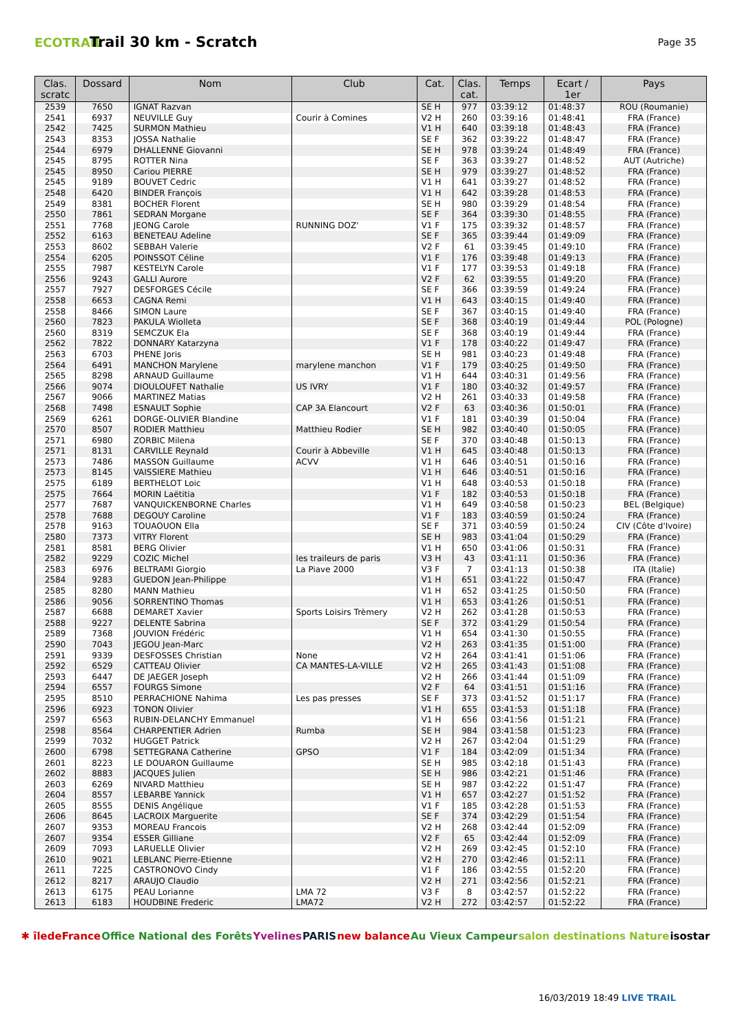ECOTRAIL
Trail 30 km - Scratch
Page 35
| Clas. scratc | Dossard | Nom | Club | Cat. | Clas. cat. | Temps | Ecart / 1er | Pays |
| --- | --- | --- | --- | --- | --- | --- | --- | --- |
| 2539 | 7650 | IGNAT Razvan | | SE H | 977 | 03:39:12 | 01:48:37 | ROU (Roumanie) |
| 2541 | 6937 | NEUVILLE Guy | Courir à Comines | V2 H | 260 | 03:39:16 | 01:48:41 | FRA (France) |
| 2542 | 7425 | SURMON Mathieu | | V1 H | 640 | 03:39:18 | 01:48:43 | FRA (France) |
| 2543 | 8353 | JOSSA Nathalie | | SE F | 362 | 03:39:22 | 01:48:47 | FRA (France) |
| 2544 | 6979 | DHALLENNE Giovanni | | SE H | 978 | 03:39:24 | 01:48:49 | FRA (France) |
| 2545 | 8795 | ROTTER Nina | | SE F | 363 | 03:39:27 | 01:48:52 | AUT (Autriche) |
| 2545 | 8950 | Cariou PIERRE | | SE H | 979 | 03:39:27 | 01:48:52 | FRA (France) |
| 2545 | 9189 | BOUVET Cedric | | V1 H | 641 | 03:39:27 | 01:48:52 | FRA (France) |
| 2548 | 6420 | BINDER François | | V1 H | 642 | 03:39:28 | 01:48:53 | FRA (France) |
| 2549 | 8381 | BOCHER Florent | | SE H | 980 | 03:39:29 | 01:48:54 | FRA (France) |
| 2550 | 7861 | SEDRAN Morgane | | SE F | 364 | 03:39:30 | 01:48:55 | FRA (France) |
| 2551 | 7768 | JEONG Carole | RUNNING DOZ' | V1 F | 175 | 03:39:32 | 01:48:57 | FRA (France) |
| 2552 | 6163 | BENETEAU Adeline | | SE F | 365 | 03:39:44 | 01:49:09 | FRA (France) |
| 2553 | 8602 | SEBBAH Valerie | | V2 F | 61 | 03:39:45 | 01:49:10 | FRA (France) |
| 2554 | 6205 | POINSSOT Céline | | V1 F | 176 | 03:39:48 | 01:49:13 | FRA (France) |
| 2555 | 7987 | KESTELYN Carole | | V1 F | 177 | 03:39:53 | 01:49:18 | FRA (France) |
| 2556 | 9243 | GALLI Aurore | | V2 F | 62 | 03:39:55 | 01:49:20 | FRA (France) |
| 2557 | 7927 | DESFORGES Cécile | | SE F | 366 | 03:39:59 | 01:49:24 | FRA (France) |
| 2558 | 6653 | CAGNA Remi | | V1 H | 643 | 03:40:15 | 01:49:40 | FRA (France) |
| 2558 | 8466 | SIMON Laure | | SE F | 367 | 03:40:15 | 01:49:40 | FRA (France) |
| 2560 | 7823 | PAKULA Wiolleta | | SE F | 368 | 03:40:19 | 01:49:44 | POL (Pologne) |
| 2560 | 8319 | SEMCZUK Ela | | SE F | 368 | 03:40:19 | 01:49:44 | FRA (France) |
| 2562 | 7822 | DONNARY Katarzyna | | V1 F | 178 | 03:40:22 | 01:49:47 | FRA (France) |
| 2563 | 6703 | PHENE Joris | | SE H | 981 | 03:40:23 | 01:49:48 | FRA (France) |
| 2564 | 6491 | MANCHON Marylene | marylene manchon | V1 F | 179 | 03:40:25 | 01:49:50 | FRA (France) |
| 2565 | 8298 | ARNAUD Guillaume | | V1 H | 644 | 03:40:31 | 01:49:56 | FRA (France) |
| 2566 | 9074 | DIOULOUFET Nathalie | US IVRY | V1 F | 180 | 03:40:32 | 01:49:57 | FRA (France) |
| 2567 | 9066 | MARTINEZ Matias | | V2 H | 261 | 03:40:33 | 01:49:58 | FRA (France) |
| 2568 | 7498 | ESNAULT Sophie | CAP 3A Elancourt | V2 F | 63 | 03:40:36 | 01:50:01 | FRA (France) |
| 2569 | 6261 | DORGE-OLIVIER Blandine | | V1 F | 181 | 03:40:39 | 01:50:04 | FRA (France) |
| 2570 | 8507 | RODIER Matthieu | Matthieu Rodier | SE H | 982 | 03:40:40 | 01:50:05 | FRA (France) |
| 2571 | 6980 | ZORBIC Milena | | SE F | 370 | 03:40:48 | 01:50:13 | FRA (France) |
| 2571 | 8131 | CARVILLE Reynald | Courir à Abbeville | V1 H | 645 | 03:40:48 | 01:50:13 | FRA (France) |
| 2573 | 7486 | MASSON Guillaume | ACVV | V1 H | 646 | 03:40:51 | 01:50:16 | FRA (France) |
| 2573 | 8145 | VAISSIERE Mathieu | | V1 H | 646 | 03:40:51 | 01:50:16 | FRA (France) |
| 2575 | 6189 | BERTHELOT Loic | | V1 H | 648 | 03:40:53 | 01:50:18 | FRA (France) |
| 2575 | 7664 | MORIN Laëtitia | | V1 F | 182 | 03:40:53 | 01:50:18 | FRA (France) |
| 2577 | 7687 | VANQUICKENBORNE Charles | | V1 H | 649 | 03:40:58 | 01:50:23 | BEL (Belgique) |
| 2578 | 7688 | DEGOUY Caroline | | V1 F | 183 | 03:40:59 | 01:50:24 | FRA (France) |
| 2578 | 9163 | TOUAOUON Ella | | SE F | 371 | 03:40:59 | 01:50:24 | CIV (Côte d'Ivoire) |
| 2580 | 7373 | VITRY Florent | | SE H | 983 | 03:41:04 | 01:50:29 | FRA (France) |
| 2581 | 8581 | BERG Olivier | | V1 H | 650 | 03:41:06 | 01:50:31 | FRA (France) |
| 2582 | 9229 | COZIC Michel | les traileurs de paris | V3 H | 43 | 03:41:11 | 01:50:36 | FRA (France) |
| 2583 | 6976 | BELTRAMI Giorgio | La Piave 2000 | V3 F | 7 | 03:41:13 | 01:50:38 | ITA (Italie) |
| 2584 | 9283 | GUEDON Jean-Philippe | | V1 H | 651 | 03:41:22 | 01:50:47 | FRA (France) |
| 2585 | 8280 | MANN Mathieu | | V1 H | 652 | 03:41:25 | 01:50:50 | FRA (France) |
| 2586 | 9056 | SORRENTINO Thomas | | V1 H | 653 | 03:41:26 | 01:50:51 | FRA (France) |
| 2587 | 6688 | DEMARET Xavier | Sports Loisirs Trèmery | V2 H | 262 | 03:41:28 | 01:50:53 | FRA (France) |
| 2588 | 9227 | DELENTE Sabrina | | SE F | 372 | 03:41:29 | 01:50:54 | FRA (France) |
| 2589 | 7368 | JOUVION Frédéric | | V1 H | 654 | 03:41:30 | 01:50:55 | FRA (France) |
| 2590 | 7043 | JEGOU Jean-Marc | | V2 H | 263 | 03:41:35 | 01:51:00 | FRA (France) |
| 2591 | 9339 | DESFOSSES Christian | None | V2 H | 264 | 03:41:41 | 01:51:06 | FRA (France) |
| 2592 | 6529 | CATTEAU Olivier | CA MANTES-LA-VILLE | V2 H | 265 | 03:41:43 | 01:51:08 | FRA (France) |
| 2593 | 6447 | DE JAEGER Joseph | | V2 H | 266 | 03:41:44 | 01:51:09 | FRA (France) |
| 2594 | 6557 | FOURGS Simone | | V2 F | 64 | 03:41:51 | 01:51:16 | FRA (France) |
| 2595 | 8510 | PERRACHIONE Nahima | Les pas presses | SE F | 373 | 03:41:52 | 01:51:17 | FRA (France) |
| 2596 | 6923 | TONON Olivier | | V1 H | 655 | 03:41:53 | 01:51:18 | FRA (France) |
| 2597 | 6563 | RUBIN-DELANCHY Emmanuel | | V1 H | 656 | 03:41:56 | 01:51:21 | FRA (France) |
| 2598 | 8564 | CHARPENTIER Adrien | Rumba | SE H | 984 | 03:41:58 | 01:51:23 | FRA (France) |
| 2599 | 7032 | HUGGET Patrick | | V2 H | 267 | 03:42:04 | 01:51:29 | FRA (France) |
| 2600 | 6798 | SETTEGRANA Catherine | GPSO | V1 F | 184 | 03:42:09 | 01:51:34 | FRA (France) |
| 2601 | 8223 | LE DOUARON Guillaume | | SE H | 985 | 03:42:18 | 01:51:43 | FRA (France) |
| 2602 | 8883 | JACQUES Julien | | SE H | 986 | 03:42:21 | 01:51:46 | FRA (France) |
| 2603 | 6269 | NIVARD Matthieu | | SE H | 987 | 03:42:22 | 01:51:47 | FRA (France) |
| 2604 | 8557 | LEBARBE Yannick | | V1 H | 657 | 03:42:27 | 01:51:52 | FRA (France) |
| 2605 | 8555 | DENIS Angélique | | V1 F | 185 | 03:42:28 | 01:51:53 | FRA (France) |
| 2606 | 8645 | LACROIX Marguerite | | SE F | 374 | 03:42:29 | 01:51:54 | FRA (France) |
| 2607 | 9353 | MOREAU Francois | | V2 H | 268 | 03:42:44 | 01:52:09 | FRA (France) |
| 2607 | 9354 | ESSER Gilliane | | V2 F | 65 | 03:42:44 | 01:52:09 | FRA (France) |
| 2609 | 7093 | LARUELLE Olivier | | V2 H | 269 | 03:42:45 | 01:52:10 | FRA (France) |
| 2610 | 9021 | LEBLANC Pierre-Etienne | | V2 H | 270 | 03:42:46 | 01:52:11 | FRA (France) |
| 2611 | 7225 | CASTRONOVO Cindy | | V1 F | 186 | 03:42:55 | 01:52:20 | FRA (France) |
| 2612 | 8217 | ARAUJO Claudio | | V2 H | 271 | 03:42:56 | 01:52:21 | FRA (France) |
| 2613 | 6175 | PEAU Lorianne | LMA 72 | V3 F | 8 | 03:42:57 | 01:52:22 | FRA (France) |
| 2613 | 6183 | HOUDBINE Frederic | LMA72 | V2 H | 272 | 03:42:57 | 01:52:22 | FRA (France) |
✱ îledeFrance Office National des Forêts Yvelines PARIS new balance Au Vieux Campeur salon destinations Nature isostar
16/03/2019 18:49 LIVE TRAIL